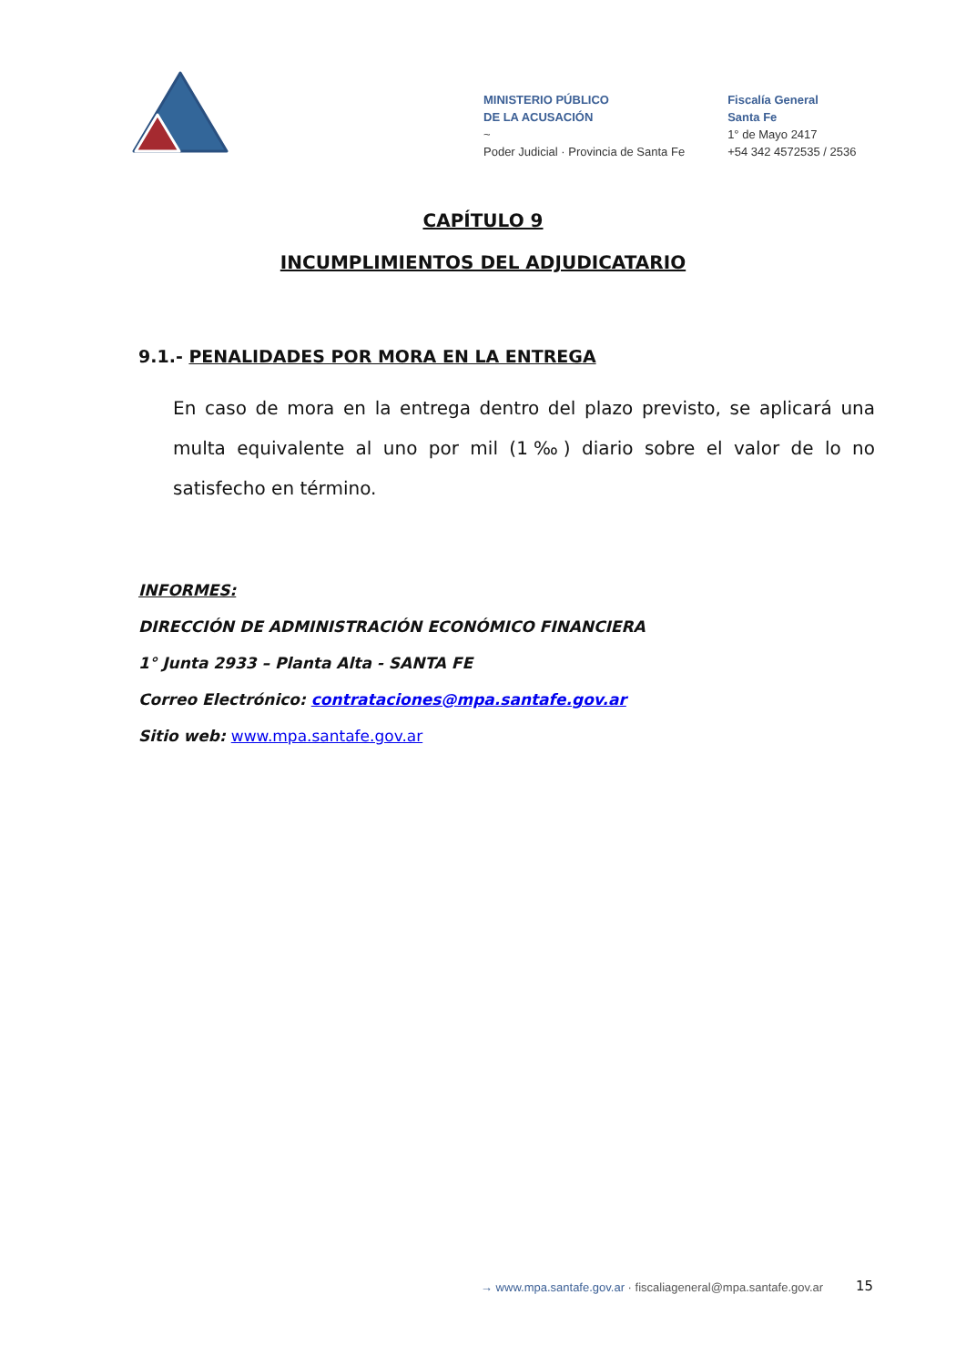MINISTERIO PÚBLICO
DE LA ACUSACIÓN
~
Poder Judicial · Provincia de Santa Fe
Fiscalía General
Santa Fe
1° de Mayo 2417
+54 342 4572535 / 2536
CAPÍTULO 9
INCUMPLIMIENTOS DEL ADJUDICATARIO
9.1.- PENALIDADES POR MORA EN LA ENTREGA
En caso de mora en la entrega dentro del plazo previsto, se aplicará una multa equivalente al uno por mil (1‰) diario sobre el valor de lo no satisfecho en término.
INFORMES:
DIRECCIÓN DE ADMINISTRACIÓN ECONÓMICO FINANCIERA
1° Junta 2933 – Planta Alta - SANTA FE
Correo Electrónico: contrataciones@mpa.santafe.gov.ar
Sitio web: www.mpa.santafe.gov.ar
→ www.mpa.santafe.gov.ar · fiscaliageneral@mpa.santafe.gov.ar
15